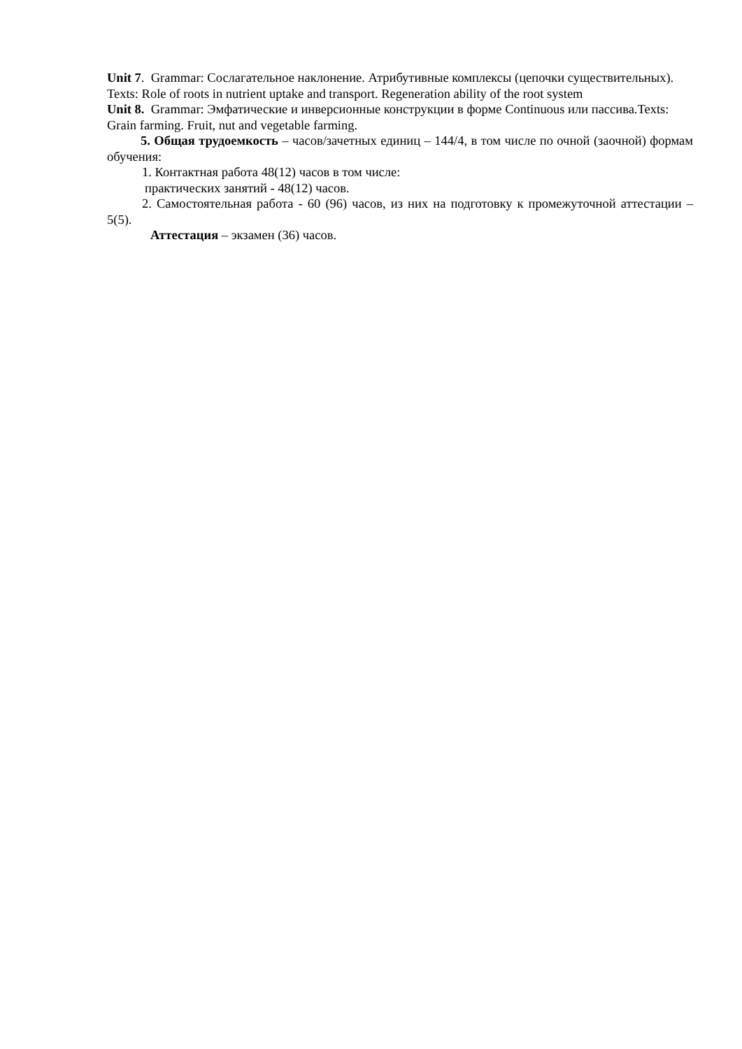Unit 7. Grammar: Сослагательное наклонение. Атрибутивные комплексы (цепочки существительных). Texts: Role of roots in nutrient uptake and transport. Regeneration ability of the root system
Unit 8. Grammar: Эмфатические и инверсионные конструкции в форме Continuous или пассива.Texts: Grain farming. Fruit, nut and vegetable farming.
5. Общая трудоемкость – часов/зачетных единиц – 144/4, в том числе по очной (заочной) формам обучения:
1. Контактная работа 48(12) часов в том числе:
практических занятий - 48(12) часов.
2. Самостоятельная работа - 60 (96) часов, из них на подготовку к промежуточной аттестации – 5(5).
Аттестация – экзамен (36) часов.